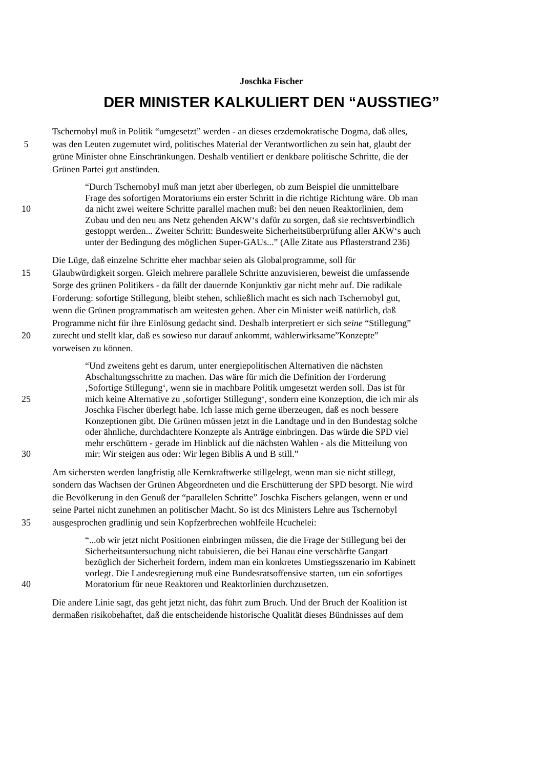Joschka Fischer
DER MINISTER KALKULIERT DEN “AUSSTIEG”
Tschernobyl muß in Politik “umgesetzt” werden - an dieses erzdemokratische Dogma, daß alles,
5 was den Leuten zugemutet wird, politisches Material der Verantwortlichen zu sein hat, glaubt der
grüne Minister ohne Einschränkungen. Deshalb ventiliert er denkbare politische Schritte, die der
Grünen Partei gut anstünden.
“Durch Tschernobyl muß man jetzt aber überlegen, ob zum Beispiel die unmittelbare
Frage des sofortigen Moratoriums ein erster Schritt in die richtige Richtung wäre. Ob man
10 da nicht zwei weitere Schritte parallel machen muß: bei den neuen Reaktorlinien, dem
Zubau und den neu ans Netz gehenden AKW‘s dafür zu sorgen, daß sie rechtsverbindlich
gestoppt werden... Zweiter Schritt: Bundesweite Sicherheitsüberprüfung aller AKW‘s auch
unter der Bedingung des möglichen Super-GAUs...” (Alle Zitate aus Pflasterstrand 236)
Die Lüge, daß einzelne Schritte eher machbar seien als Globalprogramme, soll für
15 Glaubwürdigkeit sorgen. Gleich mehrere parallele Schritte anzuvisieren, beweist die umfassende
Sorge des grünen Politikers - da fällt der dauernde Konjunktiv gar nicht mehr auf. Die radikale
Forderung: sofortige Stillegung, bleibt stehen, schließlich macht es sich nach Tschernobyl gut,
wenn die Grünen programmatisch am weitesten gehen. Aber ein Minister weiß natürlich, daß
Programme nicht für ihre Einlösung gedacht sind. Deshalb interpretiert er sich seine “Stillegung”
20 zurecht und stellt klar, daß es sowieso nur darauf ankommt, wählerwirksame”Konzepte”
vorweisen zu können.
“Und zweitens geht es darum, unter energiepolitischen Alternativen die nächsten
Abschaltungsschritte zu machen. Das wäre für mich die Definition der Forderung
‚Sofortige Stillegung‘, wenn sie in machbare Politik umgesetzt werden soll. Das ist für
25 mich keine Alternative zu ‚sofortiger Stillegung‘, sondern eine Konzeption, die ich mir als
Joschka Fischer überlegt habe. Ich lasse mich gerne überzeugen, daß es noch bessere
Konzeptionen gibt. Die Grünen müssen jetzt in die Landtage und in den Bundestag solche
oder ähnliche, durchdachtere Konzepte als Anträge einbringen. Das würde die SPD viel
mehr erschüttern - gerade im Hinblick auf die nächsten Wahlen - als die Mitteilung von
30 mir: Wir steigen aus oder: Wir legen Biblis A und B still.”
Am sichersten werden langfristig alle Kernkraftwerke stillgelegt, wenn man sie nicht stillegt,
sondern das Wachsen der Grünen Abgeordneten und die Erschütterung der SPD besorgt. Nie wird
die Bevölkerung in den Genuß der “parallelen Schritte” Joschka Fischers gelangen, wenn er und
seine Partei nicht zunehmen an politischer Macht. So ist dcs Ministers Lehre aus Tschernobyl
35 ausgesprochen gradlinig und sein Kopfzerbrechen wohlfeile Hcuchelei:
“...ob wir jetzt nicht Positionen einbringen müssen, die die Frage der Stillegung bei der
Sicherheitsuntersuchung nicht tabuisieren, die bei Hanau eine verschärfte Gangart
bezüglich der Sicherheit fordern, indem man ein konkretes Umstiegsszenario im Kabinett
vorlegt. Die Landesregierung muß eine Bundesratsoffensive starten, um ein sofortiges
40 Moratorium für neue Reaktoren und Reaktorlinien durchzusetzen.
Die andere Linie sagt, das geht jetzt nicht, das führt zum Bruch. Und der Bruch der Koalition ist
dermaßen risikobehaftet, daß die entscheidende historische Qualität dieses Bündnisses auf dem